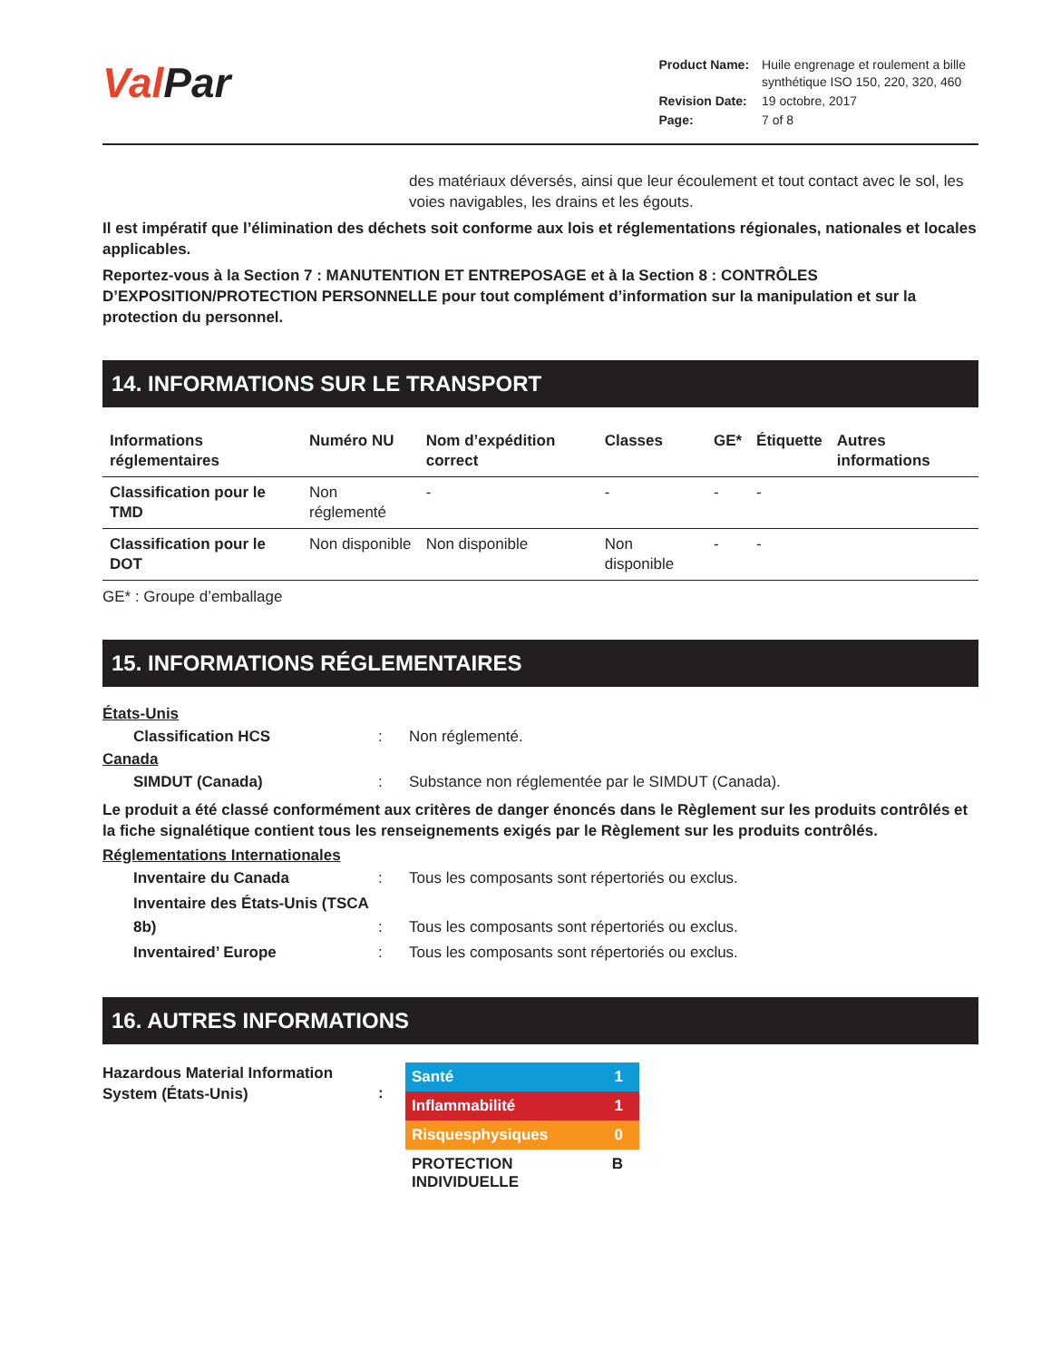Val Par
| Product Name: | Huile engrenage et roulement a bille synthétique ISO 150, 220, 320, 460 |
| Revision Date: | 19 octobre, 2017 |
| Page: | 7 of 8 |
des matériaux déversés, ainsi que leur écoulement et tout contact avec le sol, les voies navigables, les drains et les égouts.
Il est impératif que l’élimination des déchets soit conforme aux lois et réglementations régionales, nationales et locales applicables.
Reportez-vous à la Section 7 : MANUTENTION ET ENTREPOSAGE et à la Section 8 : CONTRÔLES D’EXPOSITION/PROTECTION PERSONNELLE pour tout complément d’information sur la manipulation et sur la protection du personnel.
14. INFORMATIONS SUR LE TRANSPORT
| Informations réglementaires | Numéro NU | Nom d’expédition correct | Classes | GE* | Étiquette | Autres informations |
| --- | --- | --- | --- | --- | --- | --- |
| Classification pour le TMD | Non réglementé | - | - | - | - | |
| Classification pour le DOT | Non disponible | Non disponible | Non disponible | - | - | |
GE* : Groupe d’emballage
15. INFORMATIONS RÉGLEMENTAIRES
États-Unis
Classification HCS: Non réglementé.
Canada
SIMDUT (Canada): Substance non réglementée par le SIMDUT (Canada).
Le produit a été classé conformément aux critères de danger énoncés dans le Règlement sur les produits contrôlés et la fiche signalétique contient tous les renseignements exigés par le Règlement sur les produits contrôlés.
Réglementations Internationales
Inventaire du Canada: Tous les composants sont répertoriés ou exclus.
Inventaire des États-Unis (TSCA 8b): Tous les composants sont répertoriés ou exclus.
Inventaired’ Europe: Tous les composants sont répertoriés ou exclus.
16. AUTRES INFORMATIONS
Hazardous Material Information System (États-Unis)
:
Santé 1
Inflammabilité 1
Risquesphysiques 0
PROTECTION INDIVIDUELLE B